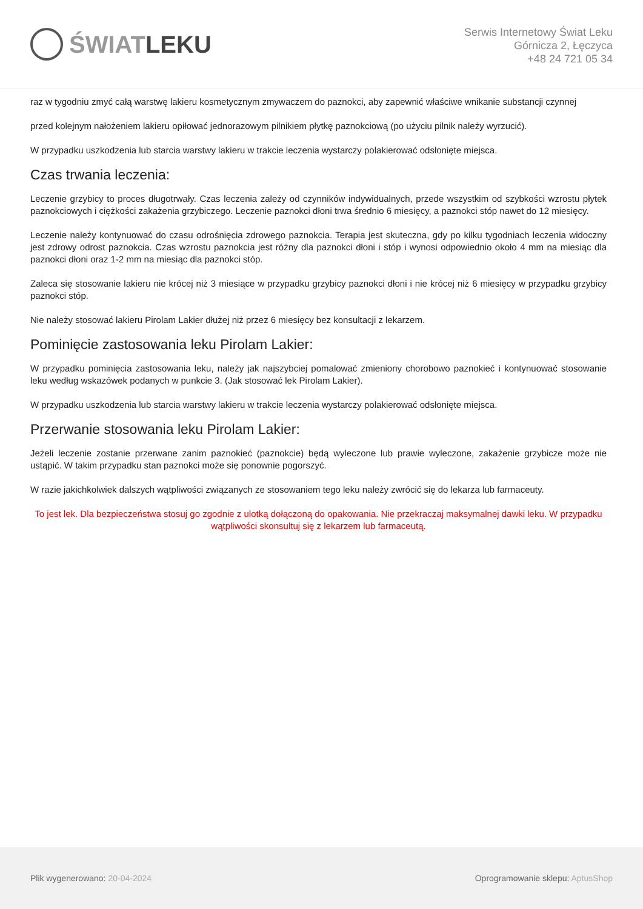ŚWIAT LEKU
Serwis Internetowy Świat Leku
Górnicza 2, Łęczyca
+48 24 721 05 34
raz w tygodniu zmyć całą warstwę lakieru kosmetycznym zmywaczem do paznokci, aby zapewnić właściwe wnikanie substancji czynnej
przed kolejnym nałożeniem lakieru opiłować jednorazowym pilnikiem płytkę paznokciową (po użyciu pilnik należy wyrzucić).
W przypadku uszkodzenia lub starcia warstwy lakieru w trakcie leczenia wystarczy polakierować odsłonięte miejsca.
Czas trwania leczenia:
Leczenie grzybicy to proces długotrwały. Czas leczenia zależy od czynników indywidualnych, przede wszystkim od szybkości wzrostu płytek paznokciowych i ciężkości zakażenia grzybiczego. Leczenie paznokci dłoni trwa średnio 6 miesięcy, a paznokci stóp nawet do 12 miesięcy.
Leczenie należy kontynuować do czasu odrośnięcia zdrowego paznokcia. Terapia jest skuteczna, gdy po kilku tygodniach leczenia widoczny jest zdrowy odrost paznokcia. Czas wzrostu paznokcia jest różny dla paznokci dłoni i stóp i wynosi odpowiednio około 4 mm na miesiąc dla paznokci dłoni oraz 1-2 mm na miesiąc dla paznokci stóp.
Zaleca się stosowanie lakieru nie krócej niż 3 miesiące w przypadku grzybicy paznokci dłoni i nie krócej niż 6 miesięcy w przypadku grzybicy paznokci stóp.
Nie należy stosować lakieru Pirolam Lakier dłużej niż przez 6 miesięcy bez konsultacji z lekarzem.
Pominięcie zastosowania leku Pirolam Lakier:
W przypadku pominięcia zastosowania leku, należy jak najszybciej pomalować zmieniony chorobowo paznokieć i kontynuować stosowanie leku według wskazówek podanych w punkcie 3. (Jak stosować lek Pirolam Lakier).
W przypadku uszkodzenia lub starcia warstwy lakieru w trakcie leczenia wystarczy polakierować odsłonięte miejsca.
Przerwanie stosowania leku Pirolam Lakier:
Jeżeli leczenie zostanie przerwane zanim paznokieć (paznokcie) będą wyleczone lub prawie wyleczone, zakażenie grzybicze może nie ustąpić. W takim przypadku stan paznokci może się ponownie pogorszyć.
W razie jakichkolwiek dalszych wątpliwości związanych ze stosowaniem tego leku należy zwrócić się do lekarza lub farmaceuty.
To jest lek. Dla bezpieczeństwa stosuj go zgodnie z ulotką dołączoną do opakowania. Nie przekraczaj maksymalnej dawki leku. W przypadku wątpliwości skonsultuj się z lekarzem lub farmaceutą.
Plik wygenerowano: 20-04-2024
Oprogramowanie sklepu: AptusShop